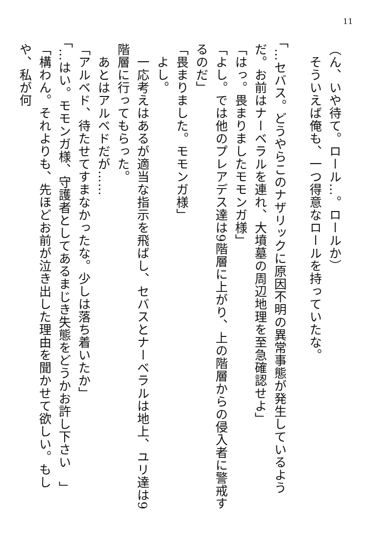11
（ん、いや待て。ロール…。ロールか）
　そういえば俺も、一つ得意なロールを持っていたな。
「…セバス。どうやらこのナザリックに原因不明の異常事態が発生しているようだ。お前はナーベラルを連れ、大墳墓の周辺地理を至急確認せよ」
「はっ。畏まりましたモモンガ様」
「よし。では他のプレアデス達は9階層に上がり、上の階層からの侵入者に警戒するのだ」
「畏まりました。モモンガ様」
　よし。
　一応考えはあるが適当な指示を飛ばし、セバスとナーベラルは地上、ユリ達は9階層に行ってもらった。
　あとはアルベドだが……
「アルベド、待たせてすまなかったな。少しは落ち着いたか」
「…はい。モモンガ様、守護者としてあるまじき失態をどうかお許し下さい　」
「構わん。それよりも、先ほどお前が泣き出した理由を聞かせて欲しい。もしや、私が何